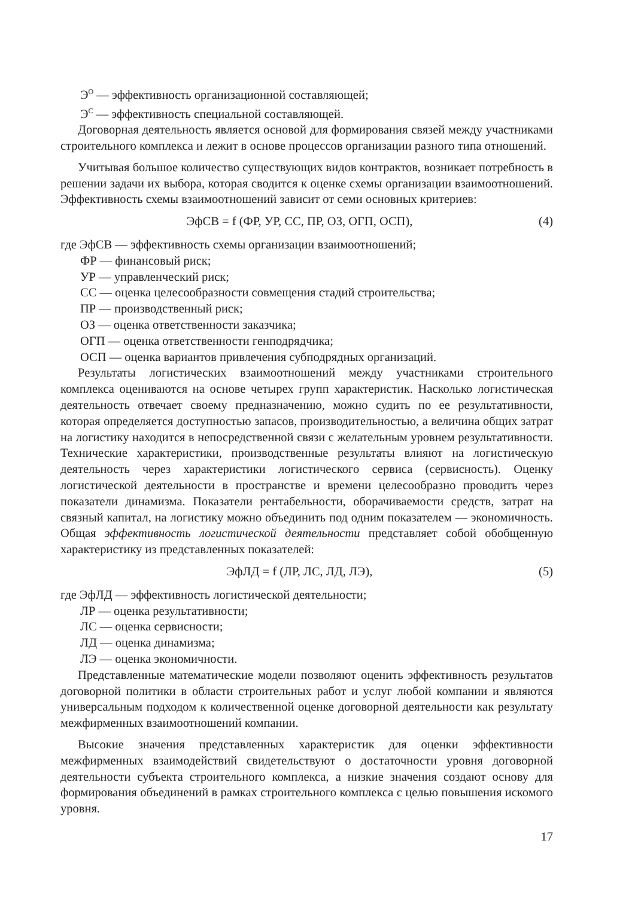Э<sup>О</sup> — эффективность организационной составляющей;
Э<sup>С</sup> — эффективность специальной составляющей.
Договорная деятельность является основой для формирования связей между участниками строительного комплекса и лежит в основе процессов организации разного типа отношений.
Учитывая большое количество существующих видов контрактов, возникает потребность в решении задачи их выбора, которая сводится к оценке схемы организации взаимоотношений. Эффективность схемы взаимоотношений зависит от семи основных критериев:
ЭфСВ = f (ФР, УР, СС, ПР, ОЗ, ОГП, ОСП), (4)
где ЭфСВ — эффективность схемы организации взаимоотношений;
ФР — финансовый риск;
УР — управленческий риск;
СС — оценка целесообразности совмещения стадий строительства;
ПР — производственный риск;
ОЗ — оценка ответственности заказчика;
ОГП — оценка ответственности генподрядчика;
ОСП — оценка вариантов привлечения субподрядных организаций.
Результаты логистических взаимоотношений между участниками строительного комплекса оцениваются на основе четырех групп характеристик. Насколько логистическая деятельность отвечает своему предназначению, можно судить по ее результативности, которая определяется доступностью запасов, производительностью, а величина общих затрат на логистику находится в непосредственной связи с желательным уровнем результативности. Технические характеристики, производственные результаты влияют на логистическую деятельность через характеристики логистического сервиса (сервисность). Оценку логистической деятельности в пространстве и времени целесообразно проводить через показатели динамизма. Показатели рентабельности, оборачиваемости средств, затрат на связный капитал, на логистику можно объединить под одним показателем — экономичность. Общая эффективность логистической деятельности представляет собой обобщенную характеристику из представленных показателей:
ЭфЛД = f (ЛР, ЛС, ЛД, ЛЭ), (5)
где ЭфЛД — эффективность логистической деятельности;
ЛР — оценка результативности;
ЛС — оценка сервисности;
ЛД — оценка динамизма;
ЛЭ — оценка экономичности.
Представленные математические модели позволяют оценить эффективность результатов договорной политики в области строительных работ и услуг любой компании и являются универсальным подходом к количественной оценке договорной деятельности как результату межфирменных взаимоотношений компании.
Высокие значения представленных характеристик для оценки эффективности межфирменных взаимодействий свидетельствуют о достаточности уровня договорной деятельности субъекта строительного комплекса, а низкие значения создают основу для формирования объединений в рамках строительного комплекса с целью повышения искомого уровня.
17